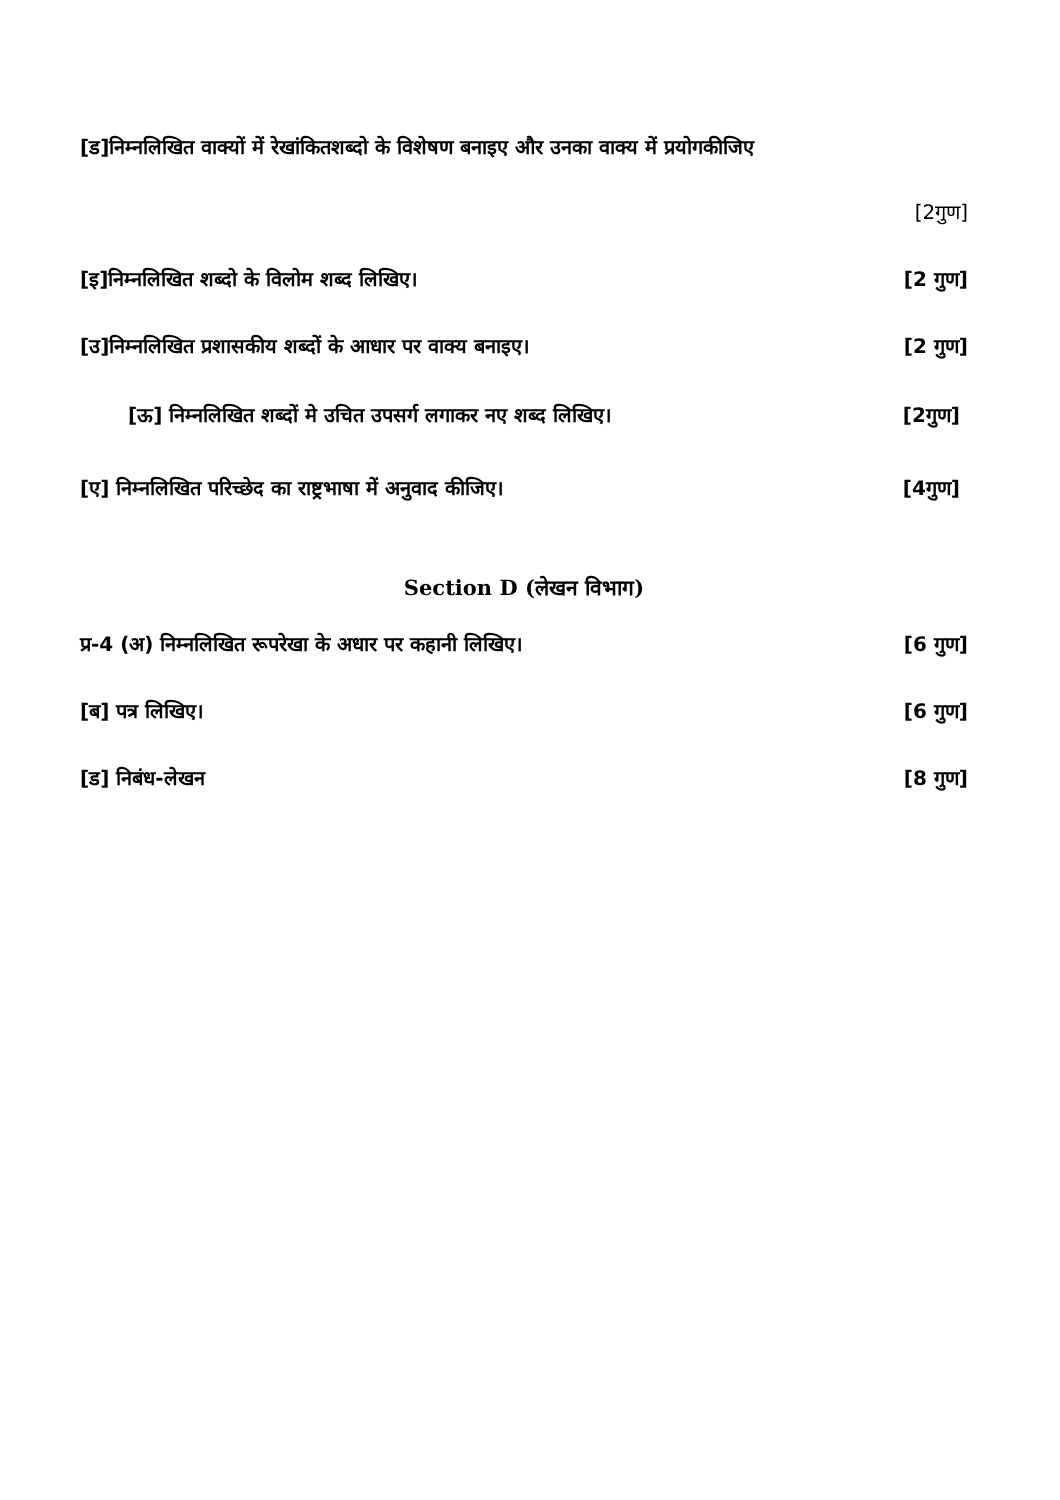[ड]निम्नलिखित वाक्यों में रेखांकितशब्दो के विशेषण बनाइए और उनका वाक्य में प्रयोगकीजिए
[2गुण]
[इ]निम्नलिखित शब्दो के विलोम शब्द लिखिए। [2 गुण]
[उ]निम्नलिखित प्रशासकीय शब्दों के आधार पर वाक्य बनाइए। [2 गुण]
[ऊ] निम्नलिखित शब्दों मे उचित उपसर्ग लगाकर नए शब्द लिखिए। [2गुण]
[ए] निम्नलिखित परिच्छेद का राष्ट्रभाषा में अनुवाद कीजिए। [4गुण]
Section D (लेखन विभाग)
प्र-4 (अ) निम्नलिखित रूपरेखा के अधार पर कहानी लिखिए। [6 गुण]
[ब] पत्र लिखिए। [6 गुण]
[ड] निबंध-लेखन [8 गुण]